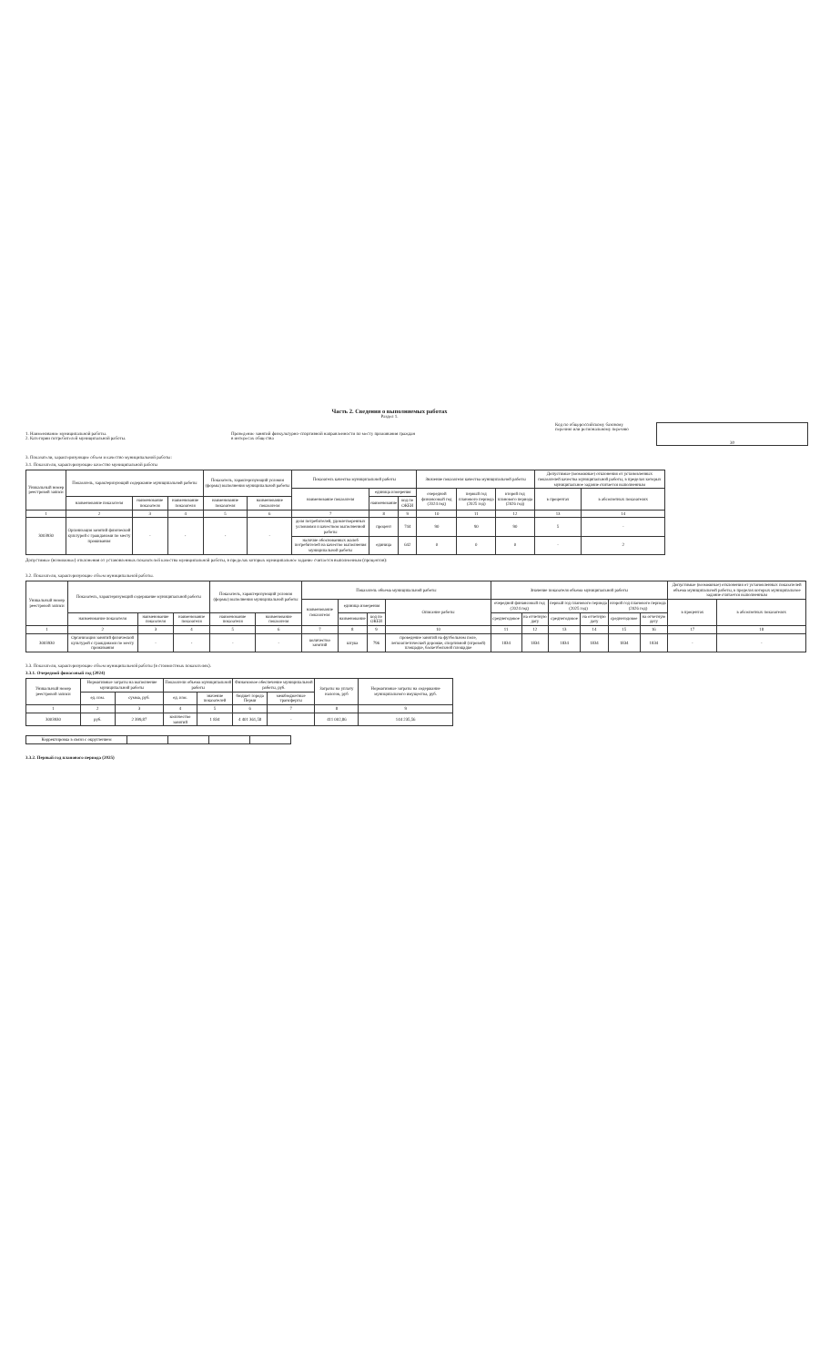Часть 2. Сведения о выполняемых работах
Раздел 1.
1. Наименование муниципальной работы.
2. Категории потребителей муниципальной работы.
Проведение занятий физкультурно-спортивной направленности по месту проживания граждан
в интересах общества
Код по общероссийскому базовому перечню или региональному перечню
30
3. Показатели, характеризующие объем и качество муниципальной работы:
3.1. Показатели, характеризующие качество муниципальной работы
| Уникальный номер реестровой записи | Показатель, характеризующий содержание муниципальной работы | | | Показатель, характеризующий условия (формы) выполнения муниципальной работы | | Показатель качества муниципальной работы | | | Значение показателя качества муниципальной работы | | | Допустимые (возможные) отклонения от установленных показателей качества муниципальной работы, в пределах которых муниципальное задание считается выполненным | |
| --- | --- | --- | --- | --- | --- | --- | --- | --- | --- | --- | --- | --- | --- |
| | | | | | | наименование показателя | единица измерения | | очередной финансовый год (2024 год) | первый год планового периода (2025 год) | второй год планового периода (2026 год) | в процентах | в абсолютных показателях |
| | наименование показателя | наименование показателя | наименование показателя | наименование показателя | наименование показателя | | наименование | код по ОКЕИ | | | | | |
| 1 | 2 | 3 | 4 | 5 | 6 | 7 | 8 | 9 | 10 | 11 | 12 | 13 | 14 |
| 3003930 | Организация занятий физической культурой с гражданами по месту проживания | - | - | - | - | доля потребителей, удовлетворенных условиями и качеством выполненной работы | процент | 744 | 90 | 90 | 90 | 5 | - |
| | | | | | | наличие обоснованных жалоб потребителей на качество выполнения муниципальной работы | единица | 642 | 0 | 0 | 0 | - | 2 |
Допустимые (возможные) отклонения от установленных показателей качества муниципальной работы, в пределах которых муниципальное задание считается выполненным (процентов):
3.2. Показатели, характеризующие объем муниципальной работы.
| Уникальный номер реестровой записи | Показатель, характеризующий содержание муниципальной работы | | | Показатель, характеризующий условия (формы) выполнения муниципальной работы | | Показатель объема муниципальной работы | | | | Значение показателя объема муниципальной работы | | | | | | Допустимые (возможные) отклонения от установленных показателей объема муниципальной работы, в пределах которых муниципальное задание считается выполненным | |
| --- | --- | --- | --- | --- | --- | --- | --- | --- | --- | --- | --- | --- | --- | --- | --- | --- | --- |
| | | | | | | наименование показателя | единица измерения | | Описание работы | очередной финансовый год (2024 год) | | первый год планового периода (2025 год) | | второй год планового периода (2026 год) | | в процентах | в абсолютных показателях |
| | наименование показателя | наименование показателя | наименование показателя | наименование показателя | наименование показателя | | наименование | код по ОКЕИ | | среднегодовое | на отчетную дату | среднегодовое | на отчетную дату | среднегодовое | на отчетную дату | | |
| 1 | 2 | 3 | 4 | 5 | 6 | 7 | 8 | 9 | 10 | 11 | 12 | 13 | 14 | 15 | 16 | 17 | 18 |
| 3003930 | Организация занятий физической культурой с гражданами по месту проживания | - | - | - | - | количество занятий | штука | 796 | проведение занятий на футбольном поле, легкоатлетической дорожке, спортивной (игровой) площадке, баскетбольной площадке | 1834 | 1834 | 1834 | 1834 | 1834 | 1834 | - | - |
3.3. Показатели, характеризующие объем муниципальной работы (в стоимостных показателях).
3.3.1. Очередной финасовый год (2024)
| Уникальный номер реестровой записи | Нормативные затраты на выполнение муниципальной работы | | Показатели объема муниципальной работы | | Финансовое обеспечение муниципальной работы, руб. | | Затраты на уплату налогов, руб | Нормативные затраты на содержание муниципального имущества, руб. |
| --- | --- | --- | --- | --- | --- | --- | --- | --- |
| | ед. изм. | сумма, руб. | ед. изм. | значение показателей | бюджет города Перми | межбюджетные трансферты | | |
| 1 | 2 | 3 | 4 | 5 | 6 | 7 | 8 | 9 |
| 3003930 | руб. | 2 399,87 | количество занятий | 1 834 | 4 401 361,58 | - | 411 002,86 | 144 235,56 |
| Корректировка в связи с округлением | | | | |
3.3.2. Первый год планового периода (2025)